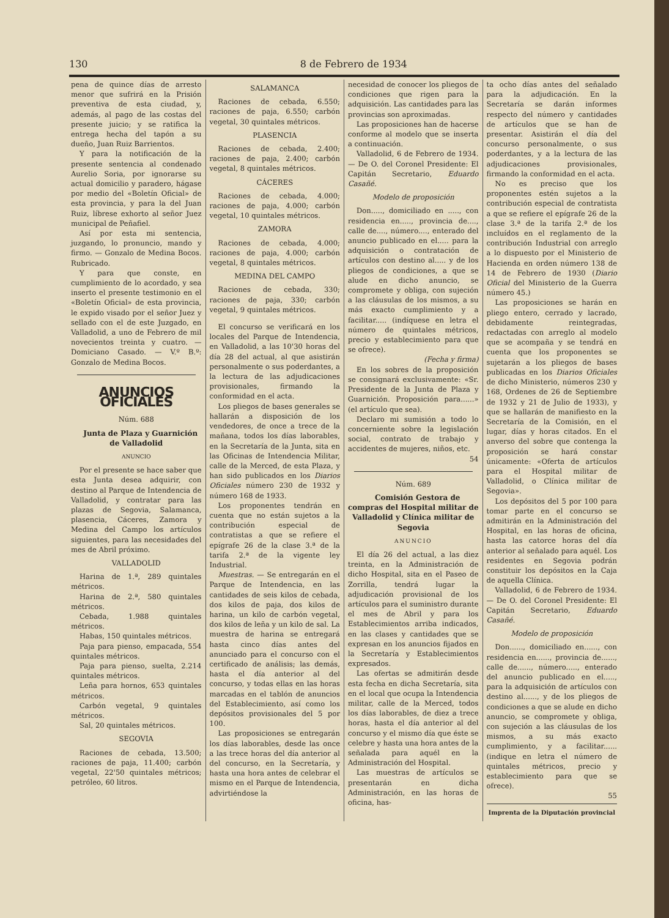130 8 de Febrero de 1934
pena de quince días de arresto menor que sufrirá en la Prisión preventiva de esta ciudad, y, además, al pago de las costas del presente juicio; y se ratifica la entrega hecha del tapón a su dueño, Juan Ruiz Barrientos.
Y para la notificación de la presente sentencia al condenado Aurelio Soria, por ignorarse su actual domicilio y paradero, hágase por medio del «Boletín Oficial» de esta provincia, y para la del Juan Ruiz, líbrese exhorto al señor Juez municipal de Peñafiel.
Así por esta mi sentencia, juzgando, lo pronuncio, mando y firmo. — Gonzalo de Medina Bocos. Rubricado.
Y para que conste, en cumplimiento de lo acordado, y sea inserto el presente testimonio en el «Boletín Oficial» de esta provincia, le expido visado por el señor Juez y sellado con el de este Juzgado, en Valladolid, a uno de Febrero de mil novecientos treinta y cuatro. — Domiciano Casado. — V.º B.º: Gonzalo de Medina Bocos.
ANUNCIOS OFICIALES
Núm. 688
Junta de Plaza y Guarnición de Valladolid
ANUNCIO
Por el presente se hace saber que esta Junta desea adquirir, con destino al Parque de Intendencia de Valladolid, y contratar para las plazas de Segovia, Salamanca, plasencia, Cáceres, Zamora y Medina del Campo los artículos siguientes, para las necesidades del mes de Abril próximo.
VALLADOLID
Harina de 1.ª, 289 quintales métricos.
Harina de 2.ª, 580 quintales métricos.
Cebada, 1.988 quintales métricos.
Habas, 150 quintales métricos.
Paja para pienso, empacada, 554 quintales métricos.
Paja para pienso, suelta, 2.214 quintales métricos.
Leña para hornos, 653 quintales métricos.
Carbón vegetal, 9 quintales métricos.
Sal, 20 quintales métricos.
SEGOVIA
Raciones de cebada, 13.500; raciones de paja, 11.400; carbón vegetal, 22'50 quintales métricos; petróleo, 60 litros.
SALAMANCA
Raciones de cebada, 6.550; raciones de paja, 6.550; carbón vegetal, 30 quintales métricos.
PLASENCIA
Raciones de cebada, 2.400; raciones de paja, 2.400; carbón vegetal, 8 quintales métricos.
CÁCERES
Raciones de cebada, 4.000; raciones de paja, 4.000; carbón vegetal, 10 quintales métricos.
ZAMORA
Raciones de cebada, 4.000; raciones de paja, 4.000; carbón vegetal, 8 quintales métricos.
MEDINA DEL CAMPO
Raciones de cebada, 330; raciones de paja, 330; carbón vegetal, 9 quintales métricos.
El concurso se verificará en los locales del Parque de Intendencia, en Valladolid, a las 10'30 horas del día 28 del actual, al que asistirán personalmente o sus poderdantes, a la lectura de las adjudicaciones provisionales, firmando la conformidad en el acta.
Los pliegos de bases generales se hallarán a disposición de los vendedores, de once a trece de la mañana, todos los días laborables, en la Secretaría de la Junta, sita en las Oficinas de Intendencia Militar, calle de la Merced, de esta Plaza, y han sido publicados en los Diarios Oficiales número 230 de 1932 y número 168 de 1933.
Los proponentes tendrán en cuenta que no están sujetos a la contribución especial de contratistas a que se refiere el epígrafe 26 de la clase 3.ª de la tarifa 2.ª de la vigente ley Industrial.
Muestras. — Se entregarán en el Parque de Intendencia, en las cantidades de seis kilos de cebada, dos kilos de paja, dos kilos de harina, un kilo de carbón vegetal, dos kilos de leña y un kilo de sal. La muestra de harina se entregará hasta cinco días antes del anunciado para el concurso con el certificado de análisis; las demás, hasta el día anterior al del concurso, y todas ellas en las horas marcadas en el tablón de anuncios del Establecimiento, así como los depósitos provisionales del 5 por 100.
Las proposiciones se entregarán los días laborables, desde las once a las trece horas del día anterior al del concurso, en la Secretaría, y hasta una hora antes de celebrar el mismo en el Parque de Intendencia, advirtiéndose la
necesidad de conocer los pliegos de condiciones que rigen para la adquisición. Las cantidades para las provincias son aproximadas.
Las proposiciones han de hacerse conforme al modelo que se inserta a continuación.
Valladolid, 6 de Febrero de 1934. — De O. del Coronel Presidente: El Capitán Secretario, Eduardo Casañé.
Modelo de proposición
Don....., domiciliado en ....., con residencia en....., provincia de...., calle de...., número...., enterado del anuncio publicado en el..... para la adquisición o contratación de artículos con destino al..... y de los pliegos de condiciones, a que se alude en dicho anuncio, se compromete y obliga, con sujeción a las cláusulas de los mismos, a su más exacto cumplimiento y a facilitar..... (indíquese en letra el número de quintales métricos, precio y establecimiento para que se ofrece).
(Fecha y firma)
En los sobres de la proposición se consignará exclusivamente: «Sr. Presidente de la Junta de Plaza y Guarnición. Proposición para......» (el artículo que sea).
Declaro mi sumisión a todo lo concerniente sobre la legislación social, contrato de trabajo y accidentes de mujeres, niños, etc.
54
Núm. 689
Comisión Gestora de compras del Hospital militar de Valladolid y Clínica militar de Segovia
ANUNCIO
El día 26 del actual, a las diez treinta, en la Administración de dicho Hospital, sita en el Paseo de Zorrilla, tendrá lugar la adjudicación provisional de los artículos para el suministro durante el mes de Abril y para los Establecimientos arriba indicados, en las clases y cantidades que se expresan en los anuncios fijados en la Secretaría y Establecimientos expresados.
Las ofertas se admitirán desde esta fecha en dicha Secretaría, sita en el local que ocupa la Intendencia militar, calle de la Merced, todos los días laborables, de diez a trece horas, hasta el día anterior al del concurso y el mismo día que éste se celebre y hasta una hora antes de la señalada para aquél en la Administración del Hospital.
Las muestras de artículos se presentarán en dicha Administración, en las horas de oficina, has-
ta ocho días antes del señalado para la adjudicación. En la Secretaría se darán informes respecto del número y cantidades de artículos que se han de presentar. Asistirán el día del concurso personalmente, o sus poderdantes, y a la lectura de las adjudicaciones provisionales, firmando la conformidad en el acta.
No es preciso que los proponentes estén sujetos a la contribución especial de contratista a que se refiere el epígrafe 26 de la clase 3.ª de la tarifa 2.ª de los incluídos en el reglamento de la contribución Industrial con arreglo a lo dispuesto por el Ministerio de Hacienda en orden número 138 de 14 de Febrero de 1930 (Diario Oficial del Ministerio de la Guerra número 45.)
Las proposiciones se harán en pliego entero, cerrado y lacrado, debidamente reintegradas, redactadas con arreglo al modelo que se acompaña y se tendrá en cuenta que los proponentes se sujetarán a los pliegos de bases publicadas en los Diarios Oficiales de dicho Ministerio, números 230 y 168, Ordenes de 26 de Septiembre de 1932 y 21 de Julio de 1933), y que se hallarán de manifiesto en la Secretaría de la Comisión, en el lugar, días y horas citados. En el anverso del sobre que contenga la proposición se hará constar únicamente: «Oferta de artículos para el Hospital militar de Valladolid, o Clínica militar de Segovia».
Los depósitos del 5 por 100 para tomar parte en el concurso se admitirán en la Administración del Hospital, en las horas de oficina, hasta las catorce horas del día anterior al señalado para aquél. Los residentes en Segovia podrán constituir los depósitos en la Caja de aquella Clínica.
Valladolid, 6 de Febrero de 1934. — De O. del Coronel Presidente: El Capitán Secretario, Eduardo Casañé.
Modelo de proposición
Don......, domiciliado en......, con residencia en......, provincia de......, calle de......, número....., enterado del anuncio publicado en el....., para la adquisición de artículos con destino al......, y de los pliegos de condiciones a que se alude en dicho anuncio, se compromete y obliga, con sujeción a las cláusulas de los mismos, a su más exacto cumplimiento, y a facilitar...... (indique en letra el número de quintales métricos, precio y establecimiento para que se ofrece).
55
Imprenta de la Diputación provincial